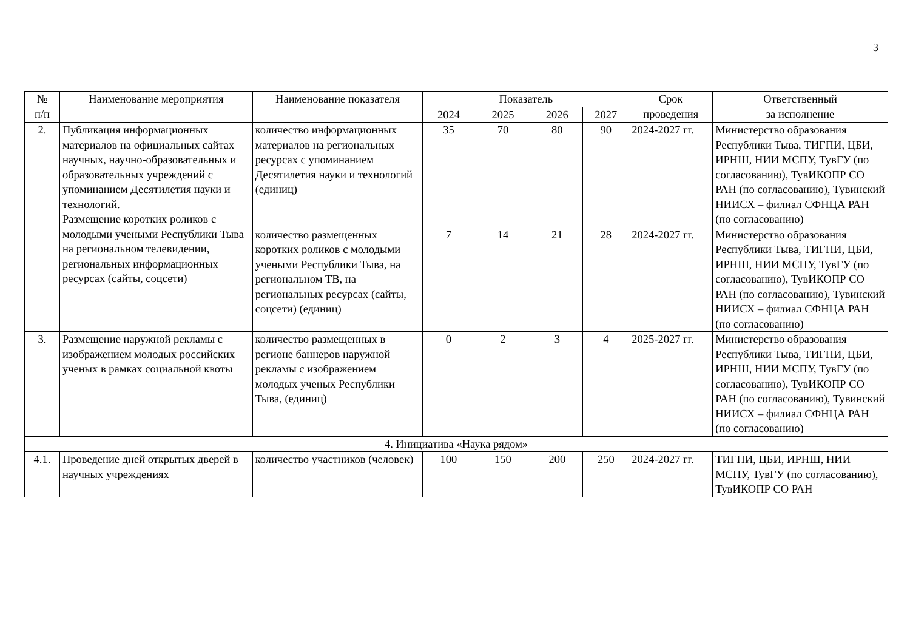3
| № п/п | Наименование мероприятия | Наименование показателя | Показатель | | | | Срок проведения | Ответственный за исполнение |
| --- | --- | --- | --- | --- | --- | --- | --- | --- |
| | | | 2024 | 2025 | 2026 | 2027 | | |
| 2. | Публикация информационных материалов на официальных сайтах научных, научно-образовательных и образовательных учреждений с упоминанием Десятилетия науки и технологий. Размещение коротких роликов с молодыми учеными Республики Тыва на региональном телевидении, региональных информационных ресурсах (сайты, соцсети) | количество информационных материалов на региональных ресурсах с упоминанием Десятилетия науки и технологий (единиц) | 35 | 70 | 80 | 90 | 2024-2027 гг. | Министерство образования Республики Тыва, ТИГПИ, ЦБИ, ИРНШ, НИИ МСПУ, ТувГУ (по согласованию), ТувИКОПР СО РАН (по согласованию), Тувинский НИИСХ – филиал СФНЦА РАН (по согласованию) |
| | | количество размещенных коротких роликов с молодыми учеными Республики Тыва, на региональном ТВ, на региональных ресурсах (сайты, соцсети) (единиц) | 7 | 14 | 21 | 28 | 2024-2027 гг. | Министерство образования Республики Тыва, ТИГПИ, ЦБИ, ИРНШ, НИИ МСПУ, ТувГУ (по согласованию), ТувИКОПР СО РАН (по согласованию), Тувинский НИИСХ – филиал СФНЦА РАН (по согласованию) |
| 3. | Размещение наружной рекламы с изображением молодых российских ученых в рамках социальной квоты | количество размещенных в регионе баннеров наружной рекламы с изображением молодых ученых Республики Тыва, (единиц) | 0 | 2 | 3 | 4 | 2025-2027 гг. | Министерство образования Республики Тыва, ТИГПИ, ЦБИ, ИРНШ, НИИ МСПУ, ТувГУ (по согласованию), ТувИКОПР СО РАН (по согласованию), Тувинский НИИСХ – филиал СФНЦА РАН (по согласованию) |
| 4. Инициатива «Наука рядом» | | | | | | | | |
| 4.1. | Проведение дней открытых дверей в научных учреждениях | количество участников (человек) | 100 | 150 | 200 | 250 | 2024-2027 гг. | ТИГПИ, ЦБИ, ИРНШ, НИИ МСПУ, ТувГУ (по согласованию), ТувИКОПР СО РАН |